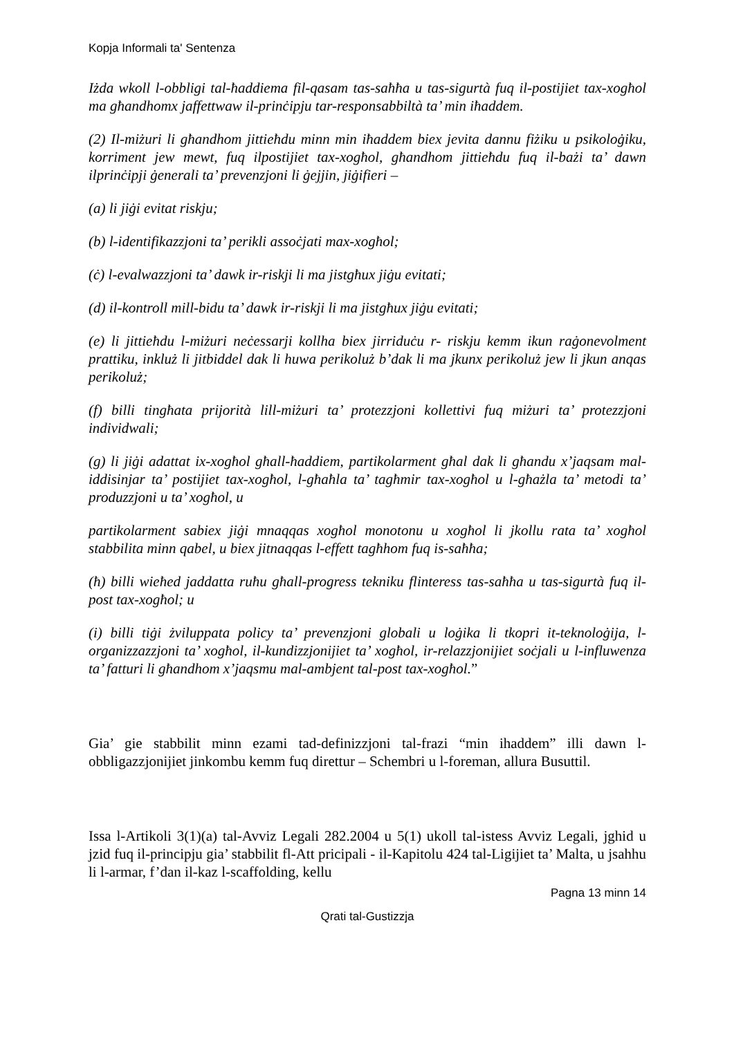Kopja Informali ta' Sentenza
Iżda wkoll l-obbligi tal-ħaddiema fil-qasam tas-saħħa u tas-sigurtà fuq il-postijiet tax-xogħol ma għandhomx jaffettwaw il-prinċipju tar-responsabbiltà ta’ min iħaddem.
(2) Il-miżuri li għandhom jittieħdu minn min iħaddem biex jevita dannu fiżiku u psikoloġiku, korriment jew mewt, fuq ilpostijiet tax-xogħol, għandhom jittieħdu fuq il-bażi ta’ dawn ilprinċipji ġenerali ta’ prevenzjoni li ġejjin, jiġifieri –
(a) li jiġi evitat riskju;
(b) l-identifikazzjoni ta’ perikli assoċjati max-xogħol;
(ċ) l-evalwazzjoni ta’ dawk ir-riskji li ma jistgħux jiġu evitati;
(d) il-kontroll mill-bidu ta’ dawk ir-riskji li ma jistgħux jiġu evitati;
(e) li jittieħdu l-miżuri neċessarji kollha biex jirriduċu r- riskju kemm ikun raġonevolment prattiku, inkluż li jitbiddel dak li huwa perikoluż b’dak li ma jkunx perikoluż jew li jkun anqas perikoluż;
(f) billi tingħata prijorità lill-miżuri ta’ protezzjoni kollettivi fuq miżuri ta’ protezzjoni individwali;
(g) li jiġi adattat ix-xogħol għall-ħaddiem, partikolarment għal dak li għandu x’jaqsam mal-iddisinjar ta’ postijiet tax-xogħol, l-għaħla ta’ tagħmir tax-xogħol u l-għażla ta’ metodi ta’ produzzjoni u ta’ xogħol, u
partikolarment sabiex jiġi mnaqqas xogħol monotonu u xogħol li jkollu rata ta’ xogħol stabbilita minn qabel, u biex jitnaqqas l-effett tagħhom fuq is-saħħa;
(ħ) billi wieħed jaddatta ruħu għall-progress tekniku flinteress tas-saħħa u tas-sigurtà fuq il-post tax-xogħol; u
(i) billi tiġi żviluppata policy ta’ prevenzjoni globali u loġika li tkopri it-teknoloġija, l-organizzazzjoni ta’ xogħol, il-kundizzjonijiet ta’ xogħol, ir-relazzjonijiet soċjali u l-influwenza ta’ fatturi li għandhom x’jaqsmu mal-ambjent tal-post tax-xogħol.”
Gia’ gie stabbilit minn ezami tad-definizzjoni tal-frazi “min ihaddem” illi dawn l-obbligazzjonijiet jinkombu kemm fuq direttur – Schembri u l-foreman, allura Busuttil.
Issa l-Artikoli 3(1)(a) tal-Avviz Legali 282.2004 u 5(1) ukoll tal-istess Avviz Legali, jghid u jzid fuq il-principju gia’ stabbilit fl-Att pricipali - il-Kapitolu 424 tal-Ligijiet ta’ Malta, u jsahhu li l-armar, f’dan il-kaz l-scaffolding, kellu
Pagna 13 minn 14
Qrati tal-Gustizzja